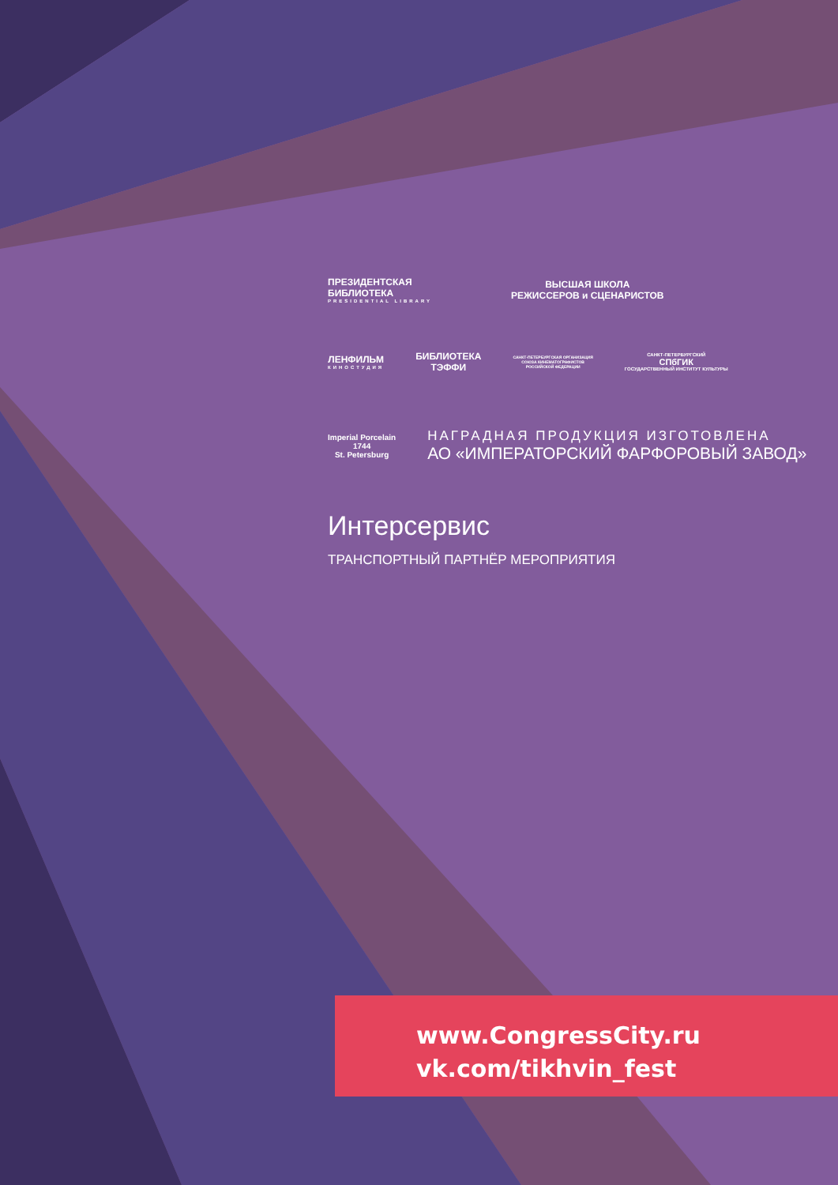ПРЕЗИДЕНТСКАЯ
БИБЛИОТЕКА
PRESIDENTIAL LIBRARY
ВЫСШАЯ ШКОЛА
РЕЖИССЕРОВ и СЦЕНАРИСТОВ
ЛЕНФИЛЬМ
КИНОСТУДИЯ
БИБЛИОТЕКА
ТЭФФИ
САНКТ-ПЕТЕРБУРГСКАЯ ОРГАНИЗАЦИЯ
СОЮЗА КИНЕМАТОГРАФИСТОВ
РОССИЙСКОЙ ФЕДЕРАЦИИ
САНКТ-ПЕТЕРБУРГСКИЙ
СПбГИК
ГОСУДАРСТВЕННЫЙ ИНСТИТУТ КУЛЬТУРЫ
Imperial Porcelain
1744
St. Petersburg
НАГРАДНАЯ ПРОДУКЦИЯ ИЗГОТОВЛЕНА
АО «ИМПЕРАТОРСКИЙ ФАРФОРОВЫЙ ЗАВОД»
Интерсервис
ТРАНСПОРТНЫЙ ПАРТНЁР МЕРОПРИЯТИЯ
www.CongressCity.ru
vk.com/tikhvin_fest